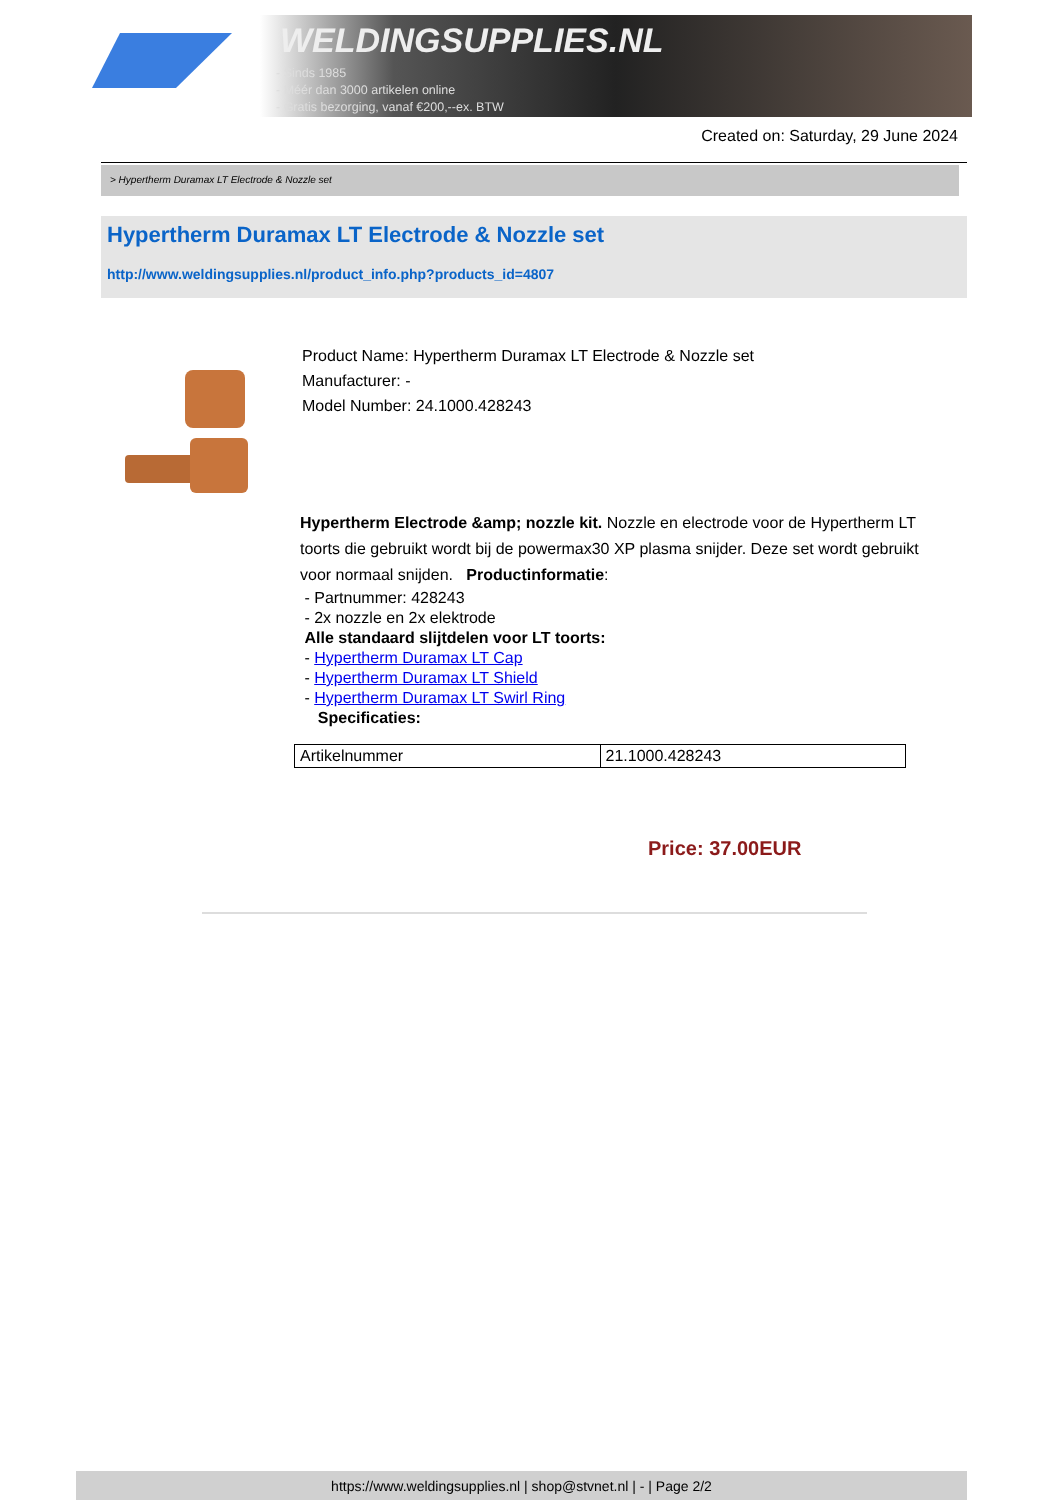WELDINGSUPPLIES.NL
- Sinds 1985
- Méér dan 3000 artikelen online
- Gratis bezorging, vanaf €200,--ex. BTW
Created on: Saturday, 29 June 2024
> Hypertherm Duramax LT Electrode & Nozzle set
Hypertherm Duramax LT Electrode & Nozzle set
http://www.weldingsupplies.nl/product_info.php?products_id=4807
Product Name: Hypertherm Duramax LT Electrode & Nozzle set
Manufacturer: -
Model Number: 24.1000.428243
Hypertherm Electrode &amp; nozzle kit. Nozzle en electrode voor de Hypertherm LT toorts die gebruikt wordt bij de powermax30 XP plasma snijder. Deze set wordt gebruikt voor normaal snijden. Productinformatie:
- Partnummer: 428243
- 2x nozzle en 2x elektrode
Alle standaard slijtdelen voor LT toorts:
- Hypertherm Duramax LT Cap
- Hypertherm Duramax LT Shield
- Hypertherm Duramax LT Swirl Ring
Specificaties:
| Artikelnummer | 21.1000.428243 |
Price: 37.00EUR
https://www.weldingsupplies.nl | shop@stvnet.nl | - | Page 2/2